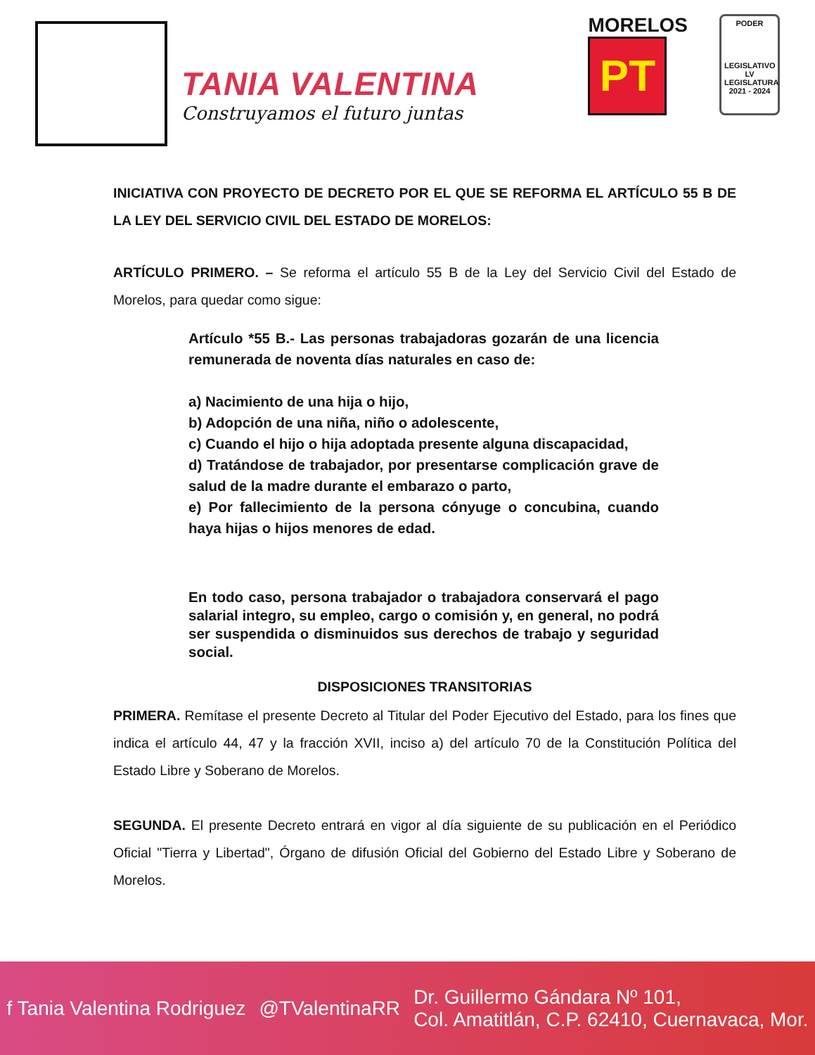TANIA VALENTINA
Construyamos el futuro juntas
MORELOS
PT
PODER
LEGISLATIVO
LV LEGISLATURA
2021 - 2024
INICIATIVA CON PROYECTO DE DECRETO POR EL QUE SE REFORMA EL ARTÍCULO 55 B DE LA LEY DEL SERVICIO CIVIL DEL ESTADO DE MORELOS:
ARTÍCULO PRIMERO. – Se reforma el artículo 55 B de la Ley del Servicio Civil del Estado de Morelos, para quedar como sigue:
Artículo *55 B.- Las personas trabajadoras gozarán de una licencia remunerada de noventa días naturales en caso de:
a) Nacimiento de una hija o hijo,
b) Adopción de una niña, niño o adolescente,
c) Cuando el hijo o hija adoptada presente alguna discapacidad,
d) Tratándose de trabajador, por presentarse complicación grave de salud de la madre durante el embarazo o parto,
e) Por fallecimiento de la persona cónyuge o concubina, cuando haya hijas o hijos menores de edad.
En todo caso, persona trabajador o trabajadora conservará el pago salarial integro, su empleo, cargo o comisión y, en general, no podrá ser suspendida o disminuidos sus derechos de trabajo y seguridad social.
DISPOSICIONES TRANSITORIAS
PRIMERA. Remítase el presente Decreto al Titular del Poder Ejecutivo del Estado, para los fines que indica el artículo 44, 47 y la fracción XVII, inciso a) del artículo 70 de la Constitución Política del Estado Libre y Soberano de Morelos.
SEGUNDA. El presente Decreto entrará en vigor al día siguiente de su publicación en el Periódico Oficial "Tierra y Libertad", Órgano de difusión Oficial del Gobierno del Estado Libre y Soberano de Morelos.
f Tania Valentina Rodriguez @TValentinaRR Dr. Guillermo Gándara Nº 101,
Col. Amatitlán, C.P. 62410, Cuernavaca, Mor.